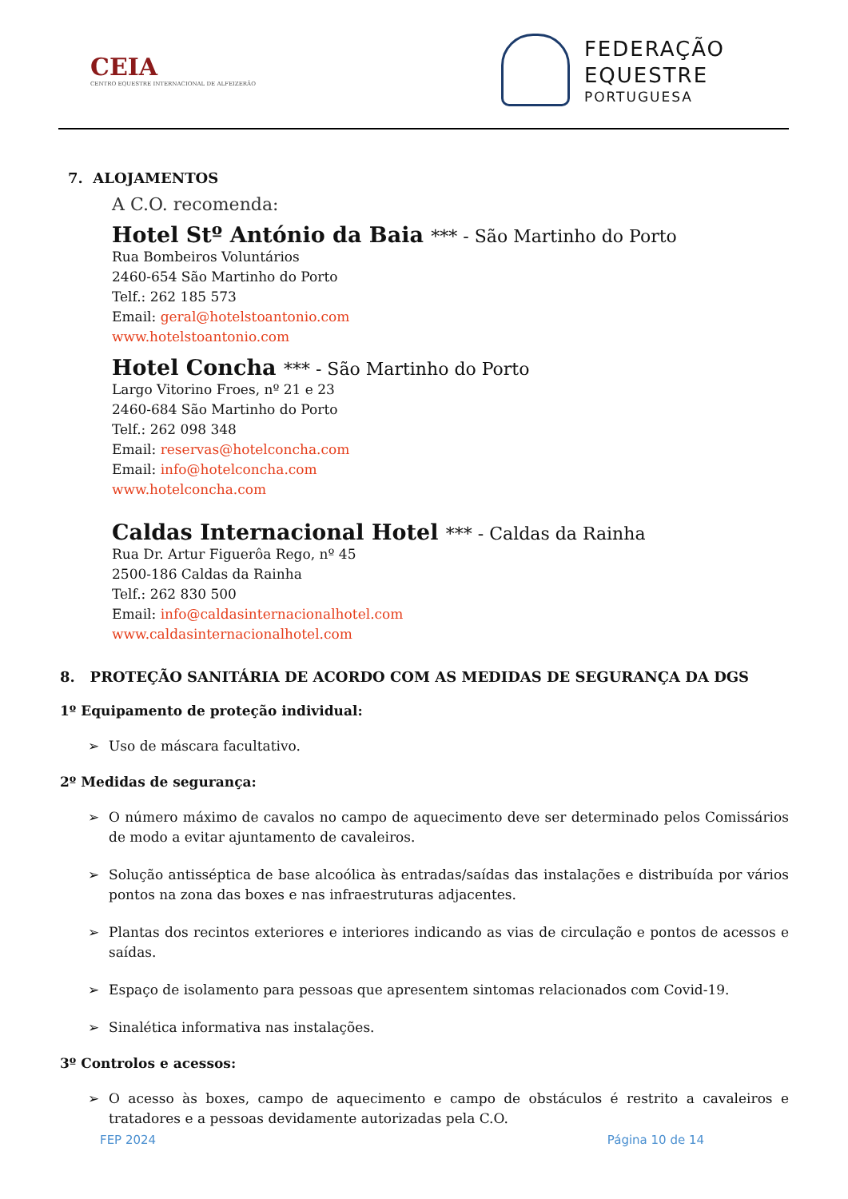CEIA
CENTRO EQUESTRE INTERNACIONAL DE ALFEIZERÃO
FEDERAÇÃO
EQUESTRE
PORTUGUESA
7. ALOJAMENTOS
A C.O. recomenda:
Hotel Stº António da Baia *** - São Martinho do Porto
Rua Bombeiros Voluntários
2460-654 São Martinho do Porto
Telf.: 262 185 573
Email: geral@hotelstoantonio.com
www.hotelstoantonio.com
Hotel Concha *** - São Martinho do Porto
Largo Vitorino Froes, nº 21 e 23
2460-684 São Martinho do Porto
Telf.: 262 098 348
Email: reservas@hotelconcha.com
Email: info@hotelconcha.com
www.hotelconcha.com
Caldas Internacional Hotel *** - Caldas da Rainha
Rua Dr. Artur Figuerôa Rego, nº 45
2500-186 Caldas da Rainha
Telf.: 262 830 500
Email: info@caldasinternacionalhotel.com
www.caldasinternacionalhotel.com
8. PROTEÇÃO SANITÁRIA DE ACORDO COM AS MEDIDAS DE SEGURANÇA DA DGS
1º Equipamento de proteção individual:
➢ Uso de máscara facultativo.
2º Medidas de segurança:
➢ O número máximo de cavalos no campo de aquecimento deve ser determinado pelos Comissários de modo a evitar ajuntamento de cavaleiros.
➢ Solução antisséptica de base alcoólica às entradas/saídas das instalações e distribuída por vários pontos na zona das boxes e nas infraestruturas adjacentes.
➢ Plantas dos recintos exteriores e interiores indicando as vias de circulação e pontos de acessos e saídas.
➢ Espaço de isolamento para pessoas que apresentem sintomas relacionados com Covid-19.
➢ Sinalética informativa nas instalações.
3º Controlos e acessos:
➢ O acesso às boxes, campo de aquecimento e campo de obstáculos é restrito a cavaleiros e tratadores e a pessoas devidamente autorizadas pela C.O.
FEP 2024 Página 10 de 14